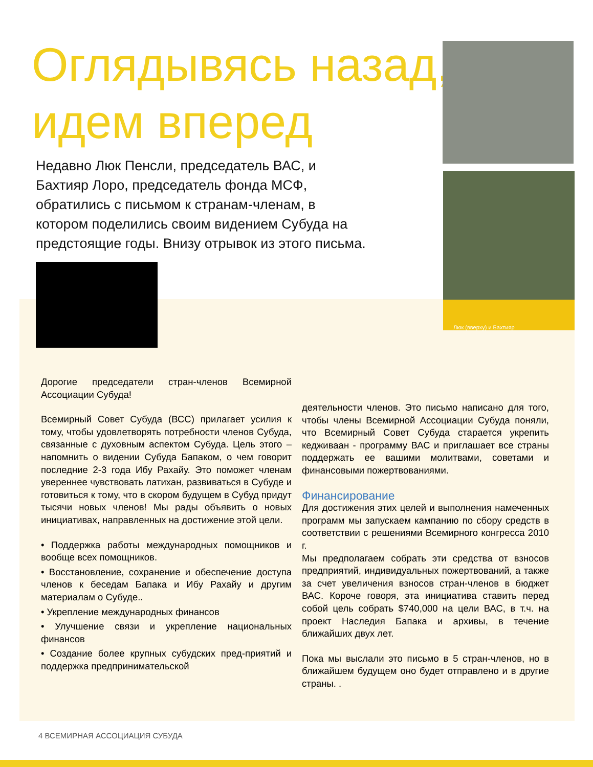Оглядывясь назад,
идем вперед
Люк (вверху) и Бахтияр
Недавно Люк Пенсли, председатель ВАС, и Бахтияр Лоро, председатель фонда МСФ, обратились с письмом к странам-членам, в котором поделились своим видением Субуда на предстоящие годы. Внизу отрывок из этого письма.
Дорогие председатели стран-членов Всемирной Ассоциации Субуда!
Всемирный Совет Субуда (ВСС) прилагает усилия к тому, чтобы удовлетворять потребности членов Субуда, связанные с духовным аспектом Субуда. Цель этого – напомнить о видении Субуда Бапаком, о чем говорит последние 2-3 года Ибу Рахайу. Это поможет членам увереннее чувствовать латихан, развиваться в Субуде и готовиться к тому, что в скором будущем в Субуд придут тысячи новых членов! Мы рады объявить о новых инициативах, направленных на достижение этой цели.
• Поддержка работы международных помощников и вообще всех помощников.
• Восстановление, сохранение и обеспечение доступа членов к беседам Бапака и Ибу Рахайу и другим материалам о Субуде..
• Укрепление международных финансов
• Улучшение связи и укрепление национальных финансов
• Создание более крупных субудских пред-приятий и поддержка предпринимательской
деятельности членов. Это письмо написано для того, чтобы члены Всемирной Ассоциации Субуда поняли, что Всемирный Совет Субуда старается укрепить кедживаан - программу ВАС и приглашает все страны поддержать ее вашими молитвами, советами и финансовыми пожертвованиями.
Финансирование
Для достижения этих целей и выполнения намеченных программ мы запускаем кампанию по сбору средств в соответствии с решениями Всемирного конгресса 2010 г.
Мы предполагаем собрать эти средства от взносов предприятий, индивидуальных пожертвований, а также за счет увеличения взносов стран-членов в бюджет ВАС. Короче говоря, эта инициатива ставить перед собой цель собрать $740,000 на цели ВАС, в т.ч. на проект Наследия Бапака и архивы, в течение ближайших двух лет.
Пока мы выслали это письмо в 5 стран-членов, но в ближайшем будущем оно будет отправлено и в другие страны. .
4 ВСЕМИРНАЯ АССОЦИАЦИЯ СУБУДА